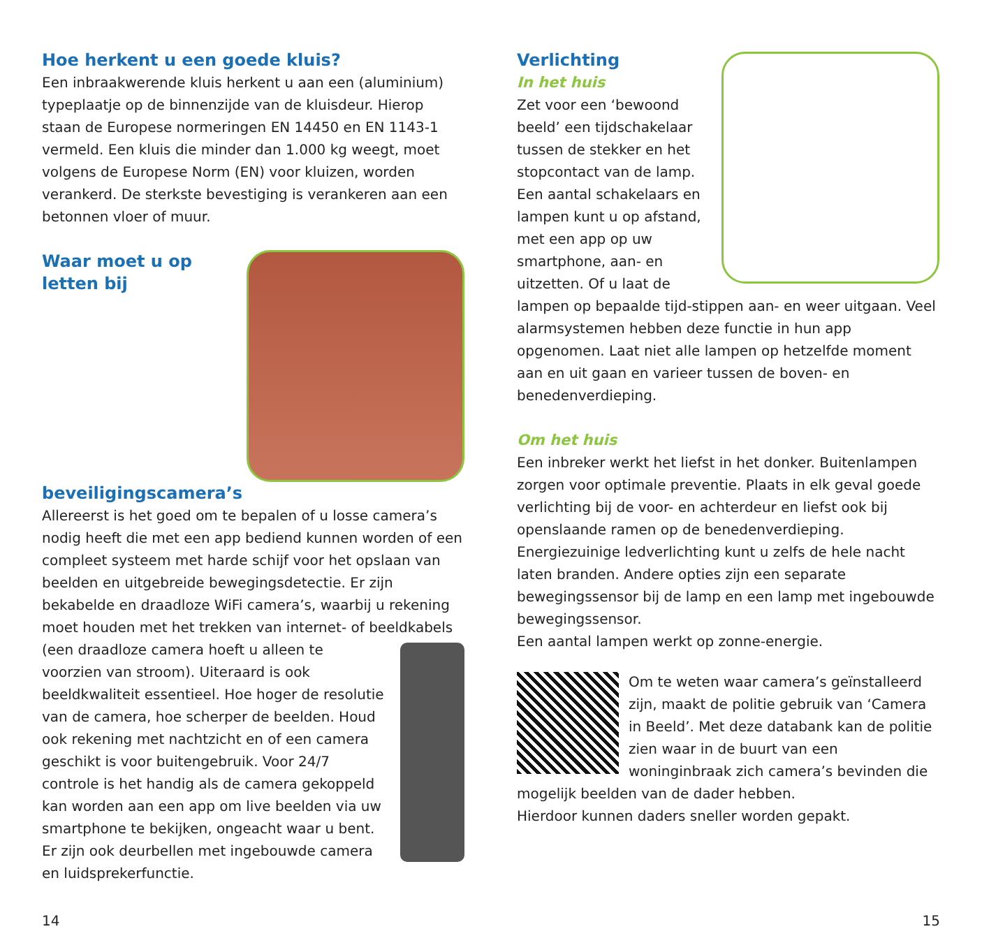Hoe herkent u een goede kluis?
Een inbraakwerende kluis herkent u aan een (aluminium) typeplaatje op de binnenzijde van de kluisdeur. Hierop staan de Europese normeringen EN 14450 en EN 1143-1 vermeld. Een kluis die minder dan 1.000 kg weegt, moet volgens de Europese Norm (EN) voor kluizen, worden verankerd. De sterkste bevestiging is verankeren aan een betonnen vloer of muur.
Waar moet u op letten bij beveiligingscamera’s
Allereerst is het goed om te bepalen of u losse camera’s nodig heeft die met een app bediend kunnen worden of een compleet systeem met harde schijf voor het opslaan van beelden en uitgebreide bewegingsdetectie. Er zijn bekabelde en draadloze WiFi camera’s, waarbij u rekening moet houden met het trekken van internet- of beeldkabels (een draadloze camera hoeft u alleen te voorzien van stroom). Uiteraard is ook beeldkwaliteit essentieel. Hoe hoger de resolutie van de camera, hoe scherper de beelden. Houd ook rekening met nachtzicht en of een camera geschikt is voor buitengebruik. Voor 24/7 controle is het handig als de camera gekoppeld kan worden aan een app om live beelden via uw smartphone te bekijken, ongeacht waar u bent. Er zijn ook deurbellen met ingebouwde camera en luidsprekerfunctie.
Verlichting
In het huis
Zet voor een ‘bewoond beeld’ een tijdschakelaar tussen de stekker en het stopcontact van de lamp. Een aantal schakelaars en lampen kunt u op afstand, met een app op uw smartphone, aan- en uitzetten. Of u laat de lampen op bepaalde tijd-stippen aan- en weer uitgaan. Veel alarmsystemen hebben deze functie in hun app opgenomen. Laat niet alle lampen op hetzelfde moment aan en uit gaan en varieer tussen de boven- en benedenverdieping.
Om het huis
Een inbreker werkt het liefst in het donker. Buitenlampen zorgen voor optimale preventie. Plaats in elk geval goede verlichting bij de voor- en achterdeur en liefst ook bij openslaande ramen op de benedenverdieping.
Energiezuinige ledverlichting kunt u zelfs de hele nacht laten branden. Andere opties zijn een separate bewegingssensor bij de lamp en een lamp met ingebouwde bewegingssensor.
Een aantal lampen werkt op zonne-energie.
Om te weten waar camera’s geïnstalleerd zijn, maakt de politie gebruik van ‘Camera in Beeld’. Met deze databank kan de politie zien waar in de buurt van een woninginbraak zich camera’s bevinden die mogelijk beelden van de dader hebben.
Hierdoor kunnen daders sneller worden gepakt.
14 15